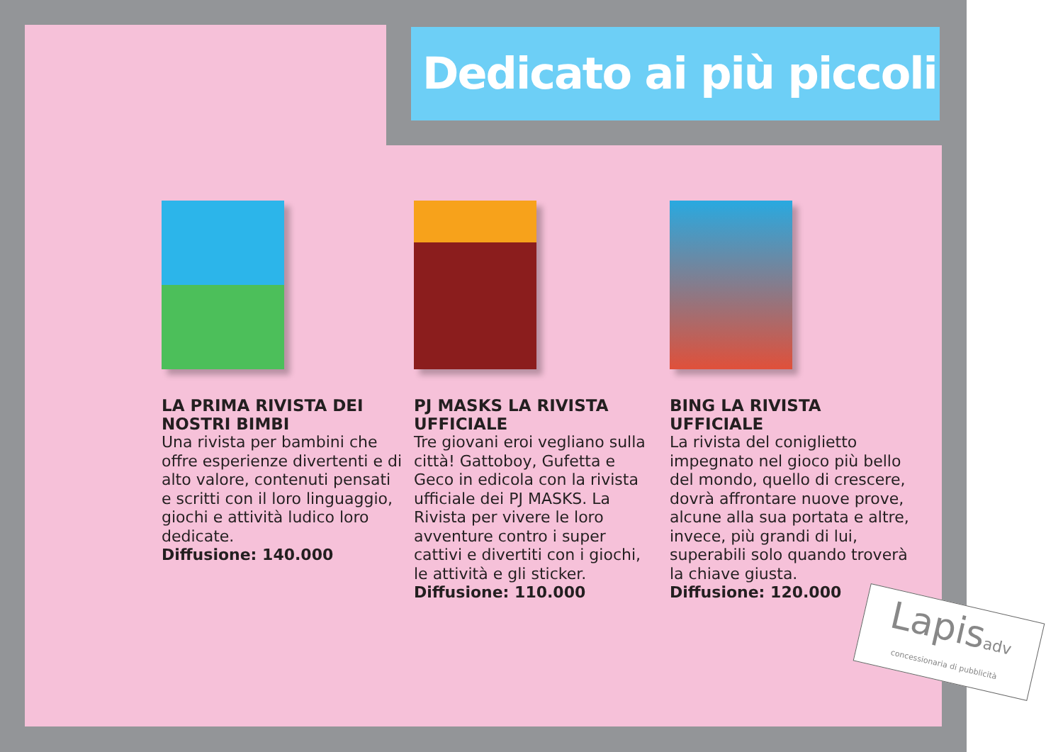Dedicato ai più piccoli
LA PRIMA RIVISTA DEI NOSTRI BIMBI
Una rivista per bambini che offre esperienze divertenti e di alto valore, contenuti pensati e scritti con il loro linguaggio, giochi e attività ludico loro dedicate.
Diffusione: 140.000
PJ MASKS LA RIVISTA UFFICIALE
Tre giovani eroi vegliano sulla città! Gattoboy, Gufetta e Geco in edicola con la rivista ufficiale dei PJ MASKS. La Rivista per vivere le loro avventure contro i super cattivi e divertiti con i giochi, le attività e gli sticker.
Diffusione: 110.000
BING LA RIVISTA UFFICIALE
La rivista del coniglietto impegnato nel gioco più bello del mondo, quello di crescere, dovrà affrontare nuove prove, alcune alla sua portata e altre, invece, più grandi di lui, superabili solo quando troverà la chiave giusta.
Diffusione: 120.000
Lapisadv
concessionaria di pubblicità